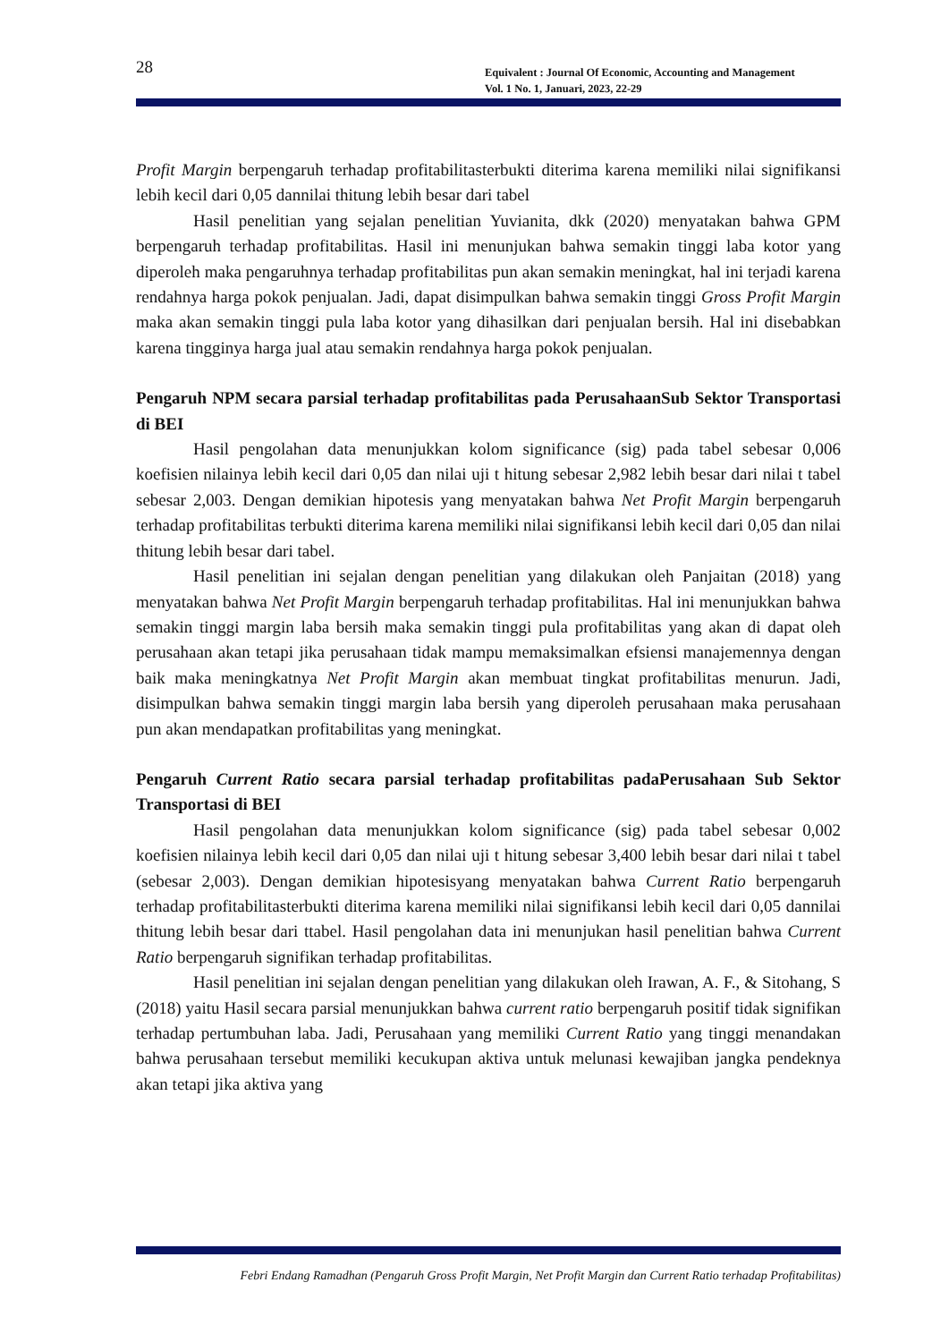28
Equivalent : Journal Of Economic, Accounting and Management
Vol. 1 No. 1, Januari, 2023, 22-29
Profit Margin berpengaruh terhadap profitabilitasterbukti diterima karena memiliki nilai signifikansi lebih kecil dari 0,05 dannilai thitung lebih besar dari tabel
Hasil penelitian yang sejalan penelitian Yuvianita, dkk (2020) menyatakan bahwa GPM berpengaruh terhadap profitabilitas. Hasil ini menunjukan bahwa semakin tinggi laba kotor yang diperoleh maka pengaruhnya terhadap profitabilitas pun akan semakin meningkat, hal ini terjadi karena rendahnya harga pokok penjualan. Jadi, dapat disimpulkan bahwa semakin tinggi Gross Profit Margin maka akan semakin tinggi pula laba kotor yang dihasilkan dari penjualan bersih. Hal ini disebabkan karena tingginya harga jual atau semakin rendahnya harga pokok penjualan.
Pengaruh NPM secara parsial terhadap profitabilitas pada PerusahaanSub Sektor Transportasi di BEI
Hasil pengolahan data menunjukkan kolom significance (sig) pada tabel sebesar 0,006 koefisien nilainya lebih kecil dari 0,05 dan nilai uji t hitung sebesar 2,982 lebih besar dari nilai t tabel sebesar 2,003. Dengan demikian hipotesis yang menyatakan bahwa Net Profit Margin berpengaruh terhadap profitabilitas terbukti diterima karena memiliki nilai signifikansi lebih kecil dari 0,05 dan nilai thitung lebih besar dari tabel.
Hasil penelitian ini sejalan dengan penelitian yang dilakukan oleh Panjaitan (2018) yang menyatakan bahwa Net Profit Margin berpengaruh terhadap profitabilitas. Hal ini menunjukkan bahwa semakin tinggi margin laba bersih maka semakin tinggi pula profitabilitas yang akan di dapat oleh perusahaan akan tetapi jika perusahaan tidak mampu memaksimalkan efsiensi manajemennya dengan baik maka meningkatnya Net Profit Margin akan membuat tingkat profitabilitas menurun. Jadi, disimpulkan bahwa semakin tinggi margin laba bersih yang diperoleh perusahaan maka perusahaan pun akan mendapatkan profitabilitas yang meningkat.
Pengaruh Current Ratio secara parsial terhadap profitabilitas padaPerusahaan Sub Sektor Transportasi di BEI
Hasil pengolahan data menunjukkan kolom significance (sig) pada tabel sebesar 0,002 koefisien nilainya lebih kecil dari 0,05 dan nilai uji t hitung sebesar 3,400 lebih besar dari nilai t tabel (sebesar 2,003). Dengan demikian hipotesisyang menyatakan bahwa Current Ratio berpengaruh terhadap profitabilitasterbukti diterima karena memiliki nilai signifikansi lebih kecil dari 0,05 dannilai thitung lebih besar dari ttabel. Hasil pengolahan data ini menunjukan hasil penelitian bahwa Current Ratio berpengaruh signifikan terhadap profitabilitas.
Hasil penelitian ini sejalan dengan penelitian yang dilakukan oleh Irawan, A. F., & Sitohang, S (2018) yaitu Hasil secara parsial menunjukkan bahwa current ratio berpengaruh positif tidak signifikan terhadap pertumbuhan laba. Jadi, Perusahaan yang memiliki Current Ratio yang tinggi menandakan bahwa perusahaan tersebut memiliki kecukupan aktiva untuk melunasi kewajiban jangka pendeknya akan tetapi jika aktiva yang
Febri Endang Ramadhan (Pengaruh Gross Profit Margin, Net Profit Margin dan Current Ratio terhadap Profitabilitas)